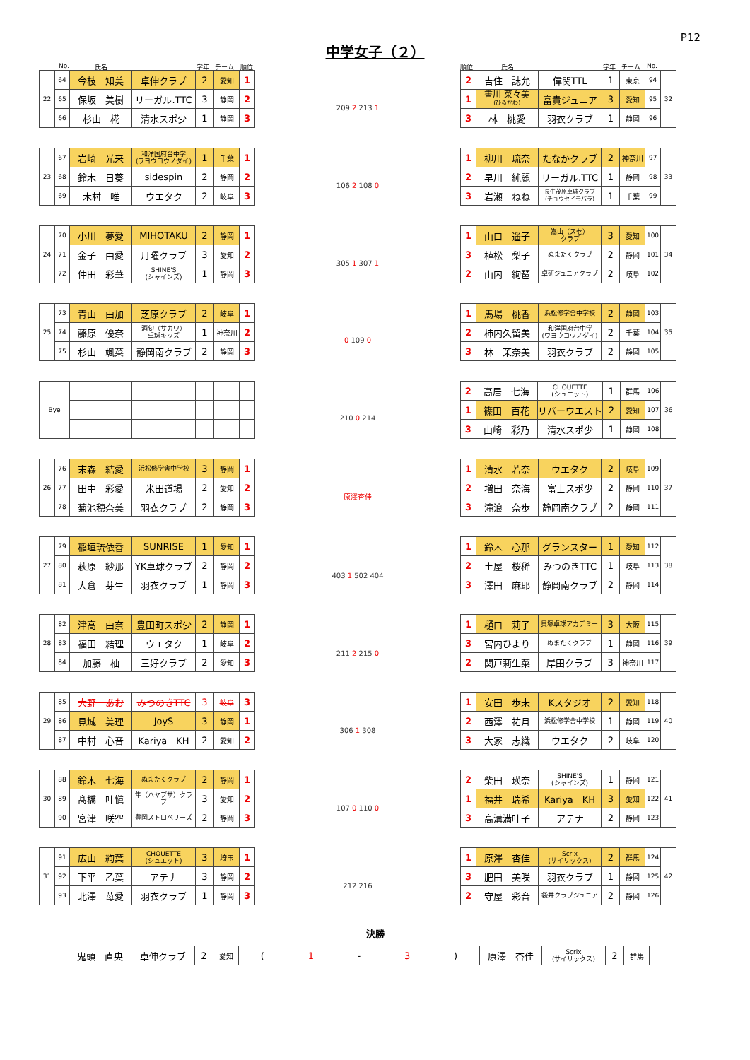中学女子（２）
P12
No. 氏名 学年 チーム 順位
| 22 | 64 | 今枝 知美 | 卓伸クラブ | 2 | 愛知 | 1 |
| | 65 | 保坂 美樹 | リーガル.TTC | 3 | 静岡 | 2 |
| | 66 | 杉山 椛 | 清水スポ少 | 1 | 静岡 | 3 |
| 23 | 67 | 岩崎 光来 | 和洋国府台中学 (ワヨウコウノダイ) | 1 | 千葉 | 1 |
| | 68 | 鈴木 日葵 | sidespin | 2 | 静岡 | 2 |
| | 69 | 木村 唯 | ウエタク | 2 | 岐阜 | 3 |
| 24 | 70 | 小川 夢愛 | MIHOTAKU | 2 | 静岡 | 1 |
| | 71 | 金子 由愛 | 月曜クラブ | 3 | 愛知 | 2 |
| | 72 | 仲田 彩華 | SHINE'S (シャインズ) | 1 | 静岡 | 3 |
| 25 | 73 | 青山 由加 | 芝原クラブ | 2 | 岐阜 | 1 |
| | 74 | 藤原 優奈 | 酒匂（サカワ） 卓球キッズ | 1 | 神奈川 | 2 |
| | 75 | 杉山 颯菜 | 静岡南クラブ | 2 | 静岡 | 3 |
| Bye | | | | | |
| 26 | 76 | 末森 結愛 | 浜松修学舎中学校 | 3 | 静岡 | 1 |
| | 77 | 田中 彩愛 | 米田道場 | 2 | 愛知 | 2 |
| | 78 | 菊池穂奈美 | 羽衣クラブ | 2 | 静岡 | 3 |
| 27 | 79 | 稲垣琉依香 | SUNRISE | 1 | 愛知 | 1 |
| | 80 | 萩原 紗那 | YK卓球クラブ | 2 | 静岡 | 2 |
| | 81 | 大倉 芽生 | 羽衣クラブ | 1 | 静岡 | 3 |
| 28 | 82 | 津高 由奈 | 豊田町スポ少 | 2 | 静岡 | 1 |
| | 83 | 福田 結理 | ウエタク | 1 | 岐阜 | 2 |
| | 84 | 加藤 柚 | 三好クラブ | 2 | 愛知 | 3 |
| 29 | 85 | 大野 あお | みつのきTTC | 3 | 岐阜 | 3 |
| | 86 | 見城 美理 | JoyS | 3 | 静岡 | 1 |
| | 87 | 中村 心音 | Kariya KH | 2 | 愛知 | 2 |
| 30 | 88 | 鈴木 七海 | ぬまたくクラブ | 2 | 静岡 | 1 |
| | 89 | 髙橋 叶愼 | 隼（ハヤブサ）クラブ | 3 | 愛知 | 2 |
| | 90 | 宮津 咲空 | 豊岡ストロベリーズ | 2 | 静岡 | 3 |
| 31 | 91 | 広山 絢葉 | CHOUETTE (シュエット) | 3 | 埼玉 | 1 |
| | 92 | 下平 乙葉 | アテナ | 3 | 静岡 | 2 |
| | 93 | 北澤 苺愛 | 羽衣クラブ | 1 | 静岡 | 3 |
209 2 213 1
106 2 108 0
305 1 307 1
0 109 0
210 0 214
原澤杏佳
403 1 502 404
211 2 215 0
306 1 308
107 0 110 0
212 216
順位 氏名 学年 チーム No.
| 2 | 吉住 誌允 | 偉関TTL | 1 | 東京 | 94 | 32 |
| 1 | 書川 菜々美 (ひるかわ) | 富貴ジュニア | 3 | 愛知 | 95 | |
| 3 | 林 桃愛 | 羽衣クラブ | 1 | 静岡 | 96 | |
| 1 | 柳川 琉奈 | たなかクラブ | 2 | 神奈川 | 97 | 33 |
| 2 | 早川 純麗 | リーガル.TTC | 1 | 静岡 | 98 | |
| 3 | 岩瀬 ねね | 長生茂原卓球クラブ (チョウセイモバラ) | 1 | 千葉 | 99 | |
| 1 | 山口 遥子 | 嵩山（スセ） クラブ | 3 | 愛知 | 100 | 34 |
| 3 | 植松 梨子 | ぬまたくクラブ | 2 | 静岡 | 101 | |
| 2 | 山内 絢琶 | 卓研ジュニアクラブ | 2 | 岐阜 | 102 | |
| 1 | 馬場 桃香 | 浜松修学舎中学校 | 2 | 静岡 | 103 | 35 |
| 2 | 柿内久留美 | 和洋国府台中学 (ワヨウコウノダイ) | 2 | 千葉 | 104 | |
| 3 | 林 茉奈美 | 羽衣クラブ | 2 | 静岡 | 105 | |
| 2 | 高居 七海 | CHOUETTE (シュエット) | 1 | 群馬 | 106 | 36 |
| 1 | 篠田 百花 | リバーウエスト | 2 | 愛知 | 107 | |
| 3 | 山崎 彩乃 | 清水スポ少 | 1 | 静岡 | 108 | |
| 1 | 清水 若奈 | ウエタク | 2 | 岐阜 | 109 | 37 |
| 2 | 増田 奈海 | 富士スポ少 | 2 | 静岡 | 110 | |
| 3 | 滝浪 奈歩 | 静岡南クラブ | 2 | 静岡 | 111 | |
| 1 | 鈴木 心那 | グランスター | 1 | 愛知 | 112 | 38 |
| 2 | 土屋 桜稀 | みつのきTTC | 1 | 岐阜 | 113 | |
| 3 | 澤田 麻耶 | 静岡南クラブ | 2 | 静岡 | 114 | |
| 1 | 樋口 莉子 | 貝塚卓球アカデミー | 3 | 大阪 | 115 | 39 |
| 3 | 宮内ひより | ぬまたくクラブ | 1 | 静岡 | 116 | |
| 2 | 関戸莉生菜 | 岸田クラブ | 3 | 神奈川 | 117 | |
| 1 | 安田 歩未 | Kスタジオ | 2 | 愛知 | 118 | 40 |
| 2 | 西澤 祐月 | 浜松修学舎中学校 | 1 | 静岡 | 119 | |
| 3 | 大家 志織 | ウエタク | 2 | 岐阜 | 120 | |
| 2 | 柴田 瑛奈 | SHINE'S (シャインズ) | 1 | 静岡 | 121 | 41 |
| 1 | 福井 瑞希 | Kariya KH | 3 | 愛知 | 122 | |
| 3 | 高溝満叶子 | アテナ | 2 | 静岡 | 123 | |
| 1 | 原澤 杏佳 | Scrix (サイリックス) | 2 | 群馬 | 124 | 42 |
| 3 | 肥田 美咲 | 羽衣クラブ | 1 | 静岡 | 125 | |
| 2 | 守屋 彩音 | 袋井クラブジュニア | 2 | 静岡 | 126 | |
決勝
| 鬼頭 直央 | 卓伸クラブ | 2 | 愛知 |
(1 - 3)
| 原澤 杏佳 | Scrix (サイリックス) | 2 | 群馬 |